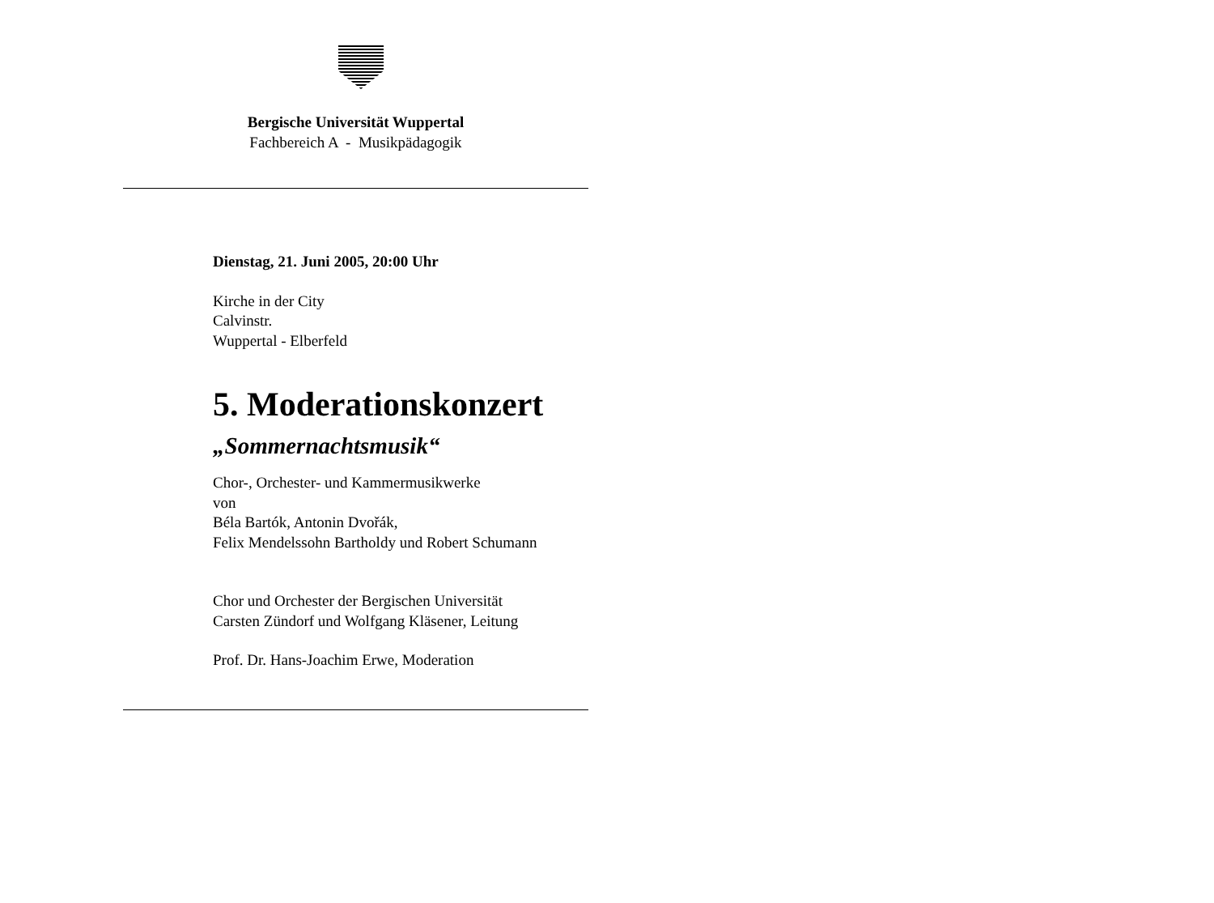Bergische Universität Wuppertal
Fachbereich A - Musikpädagogik
Dienstag, 21. Juni 2005, 20:00 Uhr
Kirche in der City
Calvinstr.
Wuppertal - Elberfeld
5. Moderationskonzert
„Sommernachtsmusik“
Chor-, Orchester- und Kammermusikwerke
von
Béla Bartók, Antonin Dvořák,
Felix Mendelssohn Bartholdy und Robert Schumann
Chor und Orchester der Bergischen Universität
Carsten Zündorf und Wolfgang Kläsener, Leitung
Prof. Dr. Hans-Joachim Erwe, Moderation